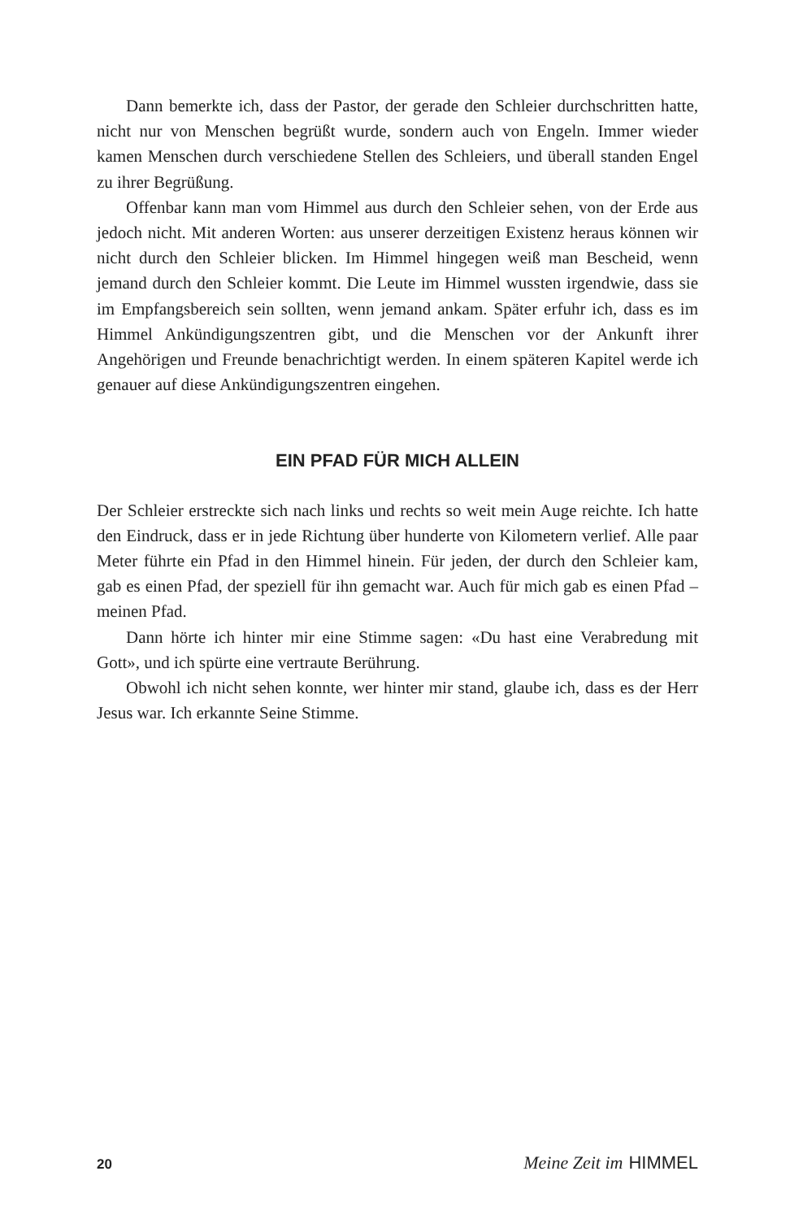Dann bemerkte ich, dass der Pastor, der gerade den Schleier durchschritten hatte, nicht nur von Menschen begrüßt wurde, sondern auch von Engeln. Immer wieder kamen Menschen durch verschiedene Stellen des Schleiers, und überall standen Engel zu ihrer Begrüßung.
Offenbar kann man vom Himmel aus durch den Schleier sehen, von der Erde aus jedoch nicht. Mit anderen Worten: aus unserer derzeitigen Existenz heraus können wir nicht durch den Schleier blicken. Im Himmel hingegen weiß man Bescheid, wenn jemand durch den Schleier kommt. Die Leute im Himmel wussten irgendwie, dass sie im Empfangsbereich sein sollten, wenn jemand ankam. Später erfuhr ich, dass es im Himmel Ankündigungszentren gibt, und die Menschen vor der Ankunft ihrer Angehörigen und Freunde benachrichtigt werden. In einem späteren Kapitel werde ich genauer auf diese Ankündigungszentren eingehen.
EIN PFAD FÜR MICH ALLEIN
Der Schleier erstreckte sich nach links und rechts so weit mein Auge reichte. Ich hatte den Eindruck, dass er in jede Richtung über hunderte von Kilometern verlief. Alle paar Meter führte ein Pfad in den Himmel hinein. Für jeden, der durch den Schleier kam, gab es einen Pfad, der speziell für ihn gemacht war. Auch für mich gab es einen Pfad – meinen Pfad.
Dann hörte ich hinter mir eine Stimme sagen: «Du hast eine Verabredung mit Gott», und ich spürte eine vertraute Berührung.
Obwohl ich nicht sehen konnte, wer hinter mir stand, glaube ich, dass es der Herr Jesus war. Ich erkannte Seine Stimme.
20 Meine Zeit im HIMMEL